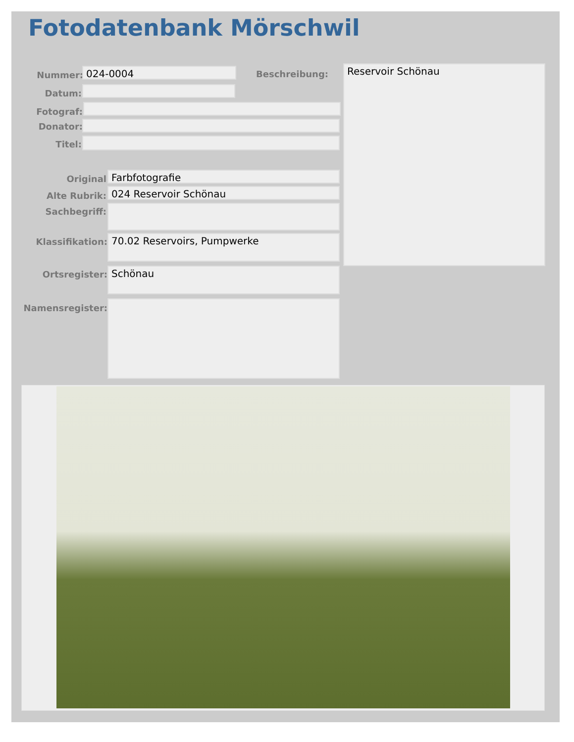Fotodatenbank Mörschwil
Nummer: 024-0004 Beschreibung: Reservoir Schönau
Datum:
Fotograf:
Donator:
Titel:
Original Farbfotografie
Alte Rubrik: 024 Reservoir Schönau
Sachbegriff:
Klassifikation: 70.02 Reservoirs, Pumpwerke
Ortsregister: Schönau
Namensregister: